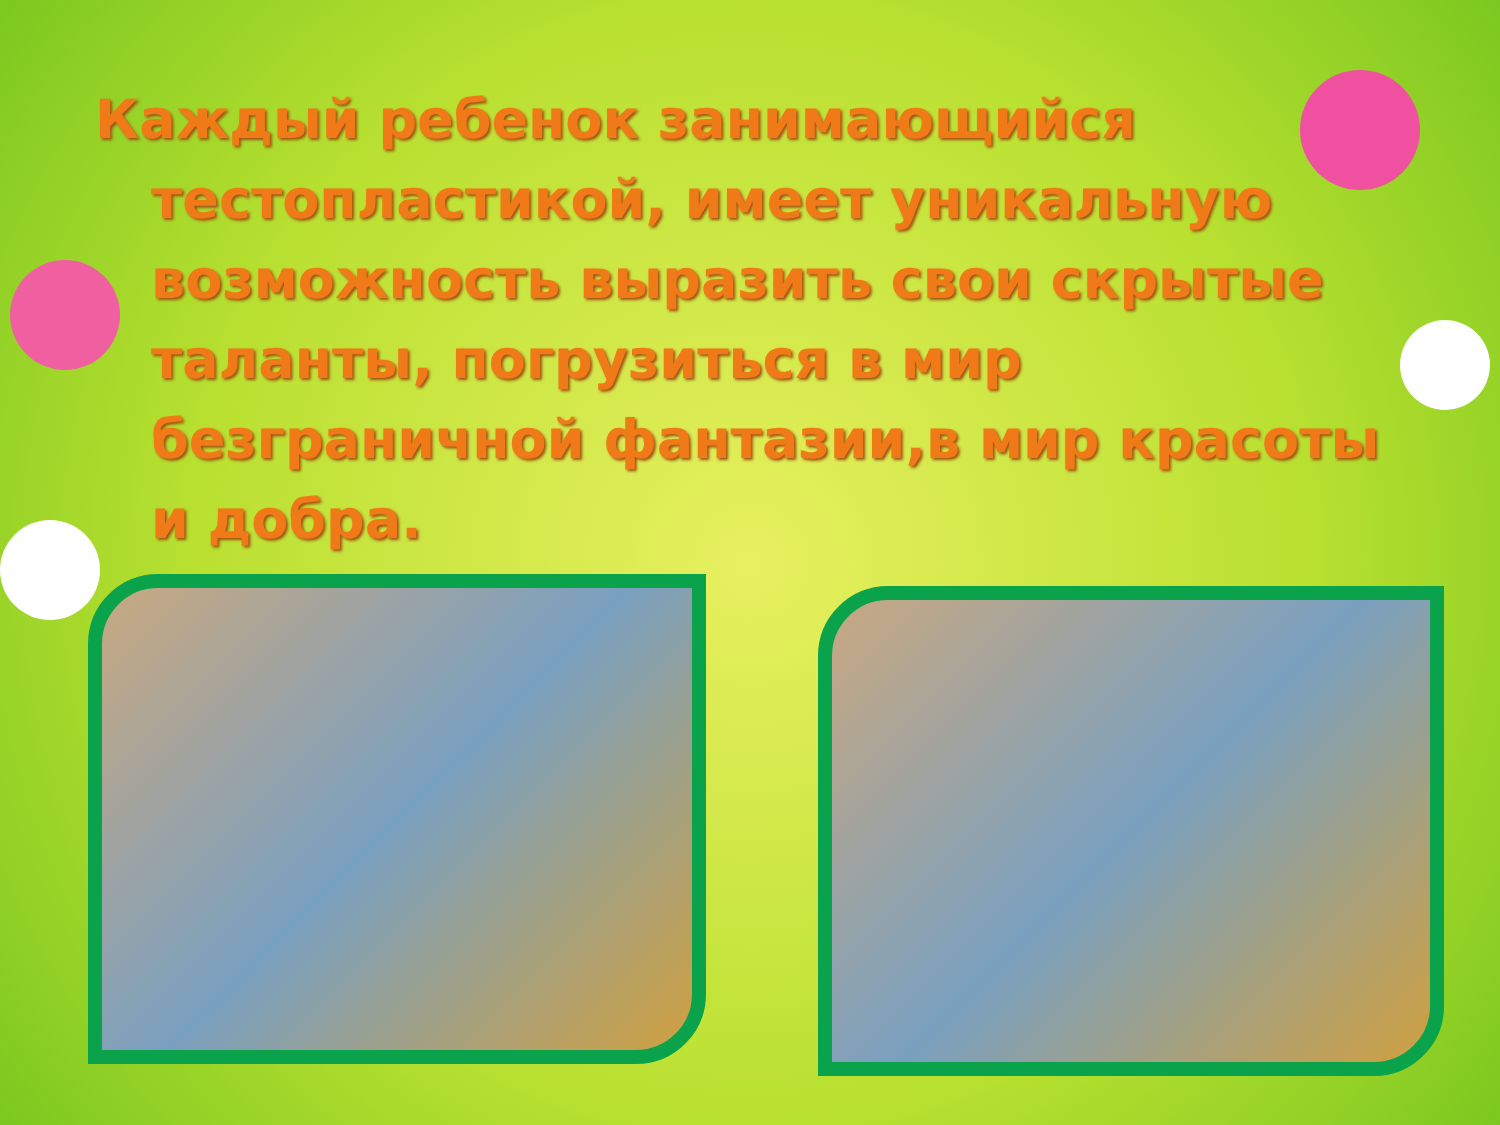Каждый ребенок занимающийся тестопластикой, имеет уникальную возможность выразить свои скрытые таланты, погрузиться в мир безграничной фантазии,в мир красоты и добра.